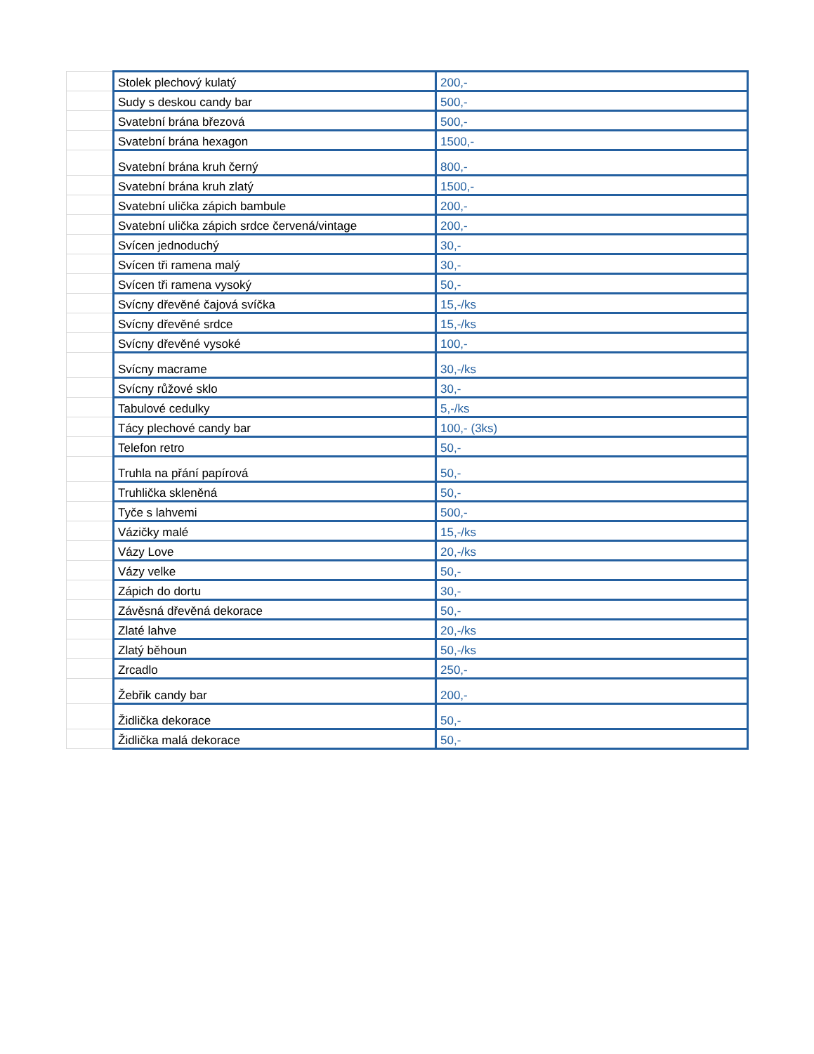| | Stolek plechový kulatý | 200,- |
| | Sudy s deskou candy bar | 500,- |
| | Svatební brána březová | 500,- |
| | Svatební brána hexagon | 1500,- |
| | Svatební brána kruh černý | 800,- |
| | Svatební brána kruh zlatý | 1500,- |
| | Svatební ulička zápich bambule | 200,- |
| | Svatební ulička zápich srdce červená/vintage | 200,- |
| | Svícen jednoduchý | 30,- |
| | Svícen tři ramena malý | 30,- |
| | Svícen tři ramena vysoký | 50,- |
| | Svícny dřevěné čajová svíčka | 15,-/ks |
| | Svícny dřevěné srdce | 15,-/ks |
| | Svícny dřevěné vysoké | 100,- |
| | Svícny macrame | 30,-/ks |
| | Svícny růžové sklo | 30,- |
| | Tabulové cedulky | 5,-/ks |
| | Tácy plechové candy bar | 100,- (3ks) |
| | Telefon retro | 50,- |
| | Truhla na přání papírová | 50,- |
| | Truhlička skleněná | 50,- |
| | Tyče s lahvemi | 500,- |
| | Vázičky malé | 15,-/ks |
| | Vázy Love | 20,-/ks |
| | Vázy velke | 50,- |
| | Zápich do dortu | 30,- |
| | Závěsná dřevěná dekorace | 50,- |
| | Zlaté lahve | 20,-/ks |
| | Zlatý běhoun | 50,-/ks |
| | Zrcadlo | 250,- |
| | Žebřik candy bar | 200,- |
| | Židlička dekorace | 50,- |
| | Židlička malá dekorace | 50,- |